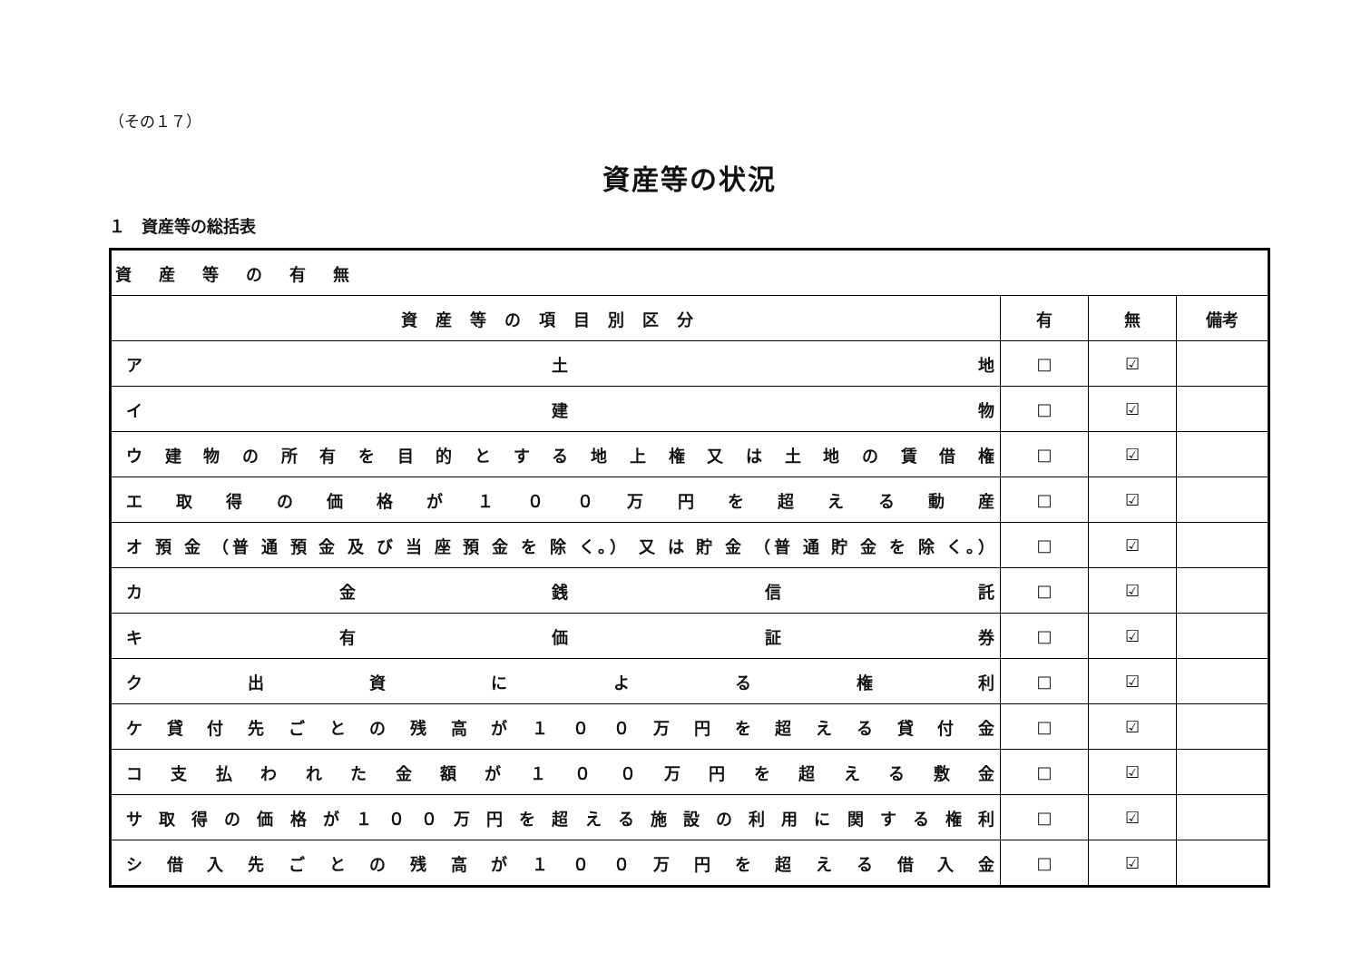（その１７）
資産等の状況
１　資産等の総括表
| 資産等の有無 | | | |
| 資産等の項目別区分 | 有 | 無 | 備考 |
| ア 土 地 | □ | ☑ | |
| イ 建 物 | □ | ☑ | |
| ウ 建 物 の 所 有 を 目 的 と す る 地 上 権 又 は 土 地 の 賃 借 権 | □ | ☑ | |
| エ 取 得 の 価 格 が １ ０ ０ 万 円 を 超 え る 動 産 | □ | ☑ | |
| オ 預 金 （普 通 預 金 及 び 当 座 預 金 を 除 く。） 又 は 貯 金 （普 通 貯 金 を 除 く。） | □ | ☑ | |
| カ 金 銭 信 託 | □ | ☑ | |
| キ 有 価 証 券 | □ | ☑ | |
| ク 出 資 に よ る 権 利 | □ | ☑ | |
| ケ 貸 付 先 ご と の 残 高 が １ ０ ０ 万 円 を 超 え る 貸 付 金 | □ | ☑ | |
| コ 支 払 わ れ た 金 額 が １ ０ ０ 万 円 を 超 え る 敷 金 | □ | ☑ | |
| サ 取 得 の 価 格 が １ ０ ０ 万 円 を 超 え る 施 設 の 利 用 に 関 す る 権 利 | □ | ☑ | |
| シ 借 入 先 ご と の 残 高 が １ ０ ０ 万 円 を 超 え る 借 入 金 | □ | ☑ | |